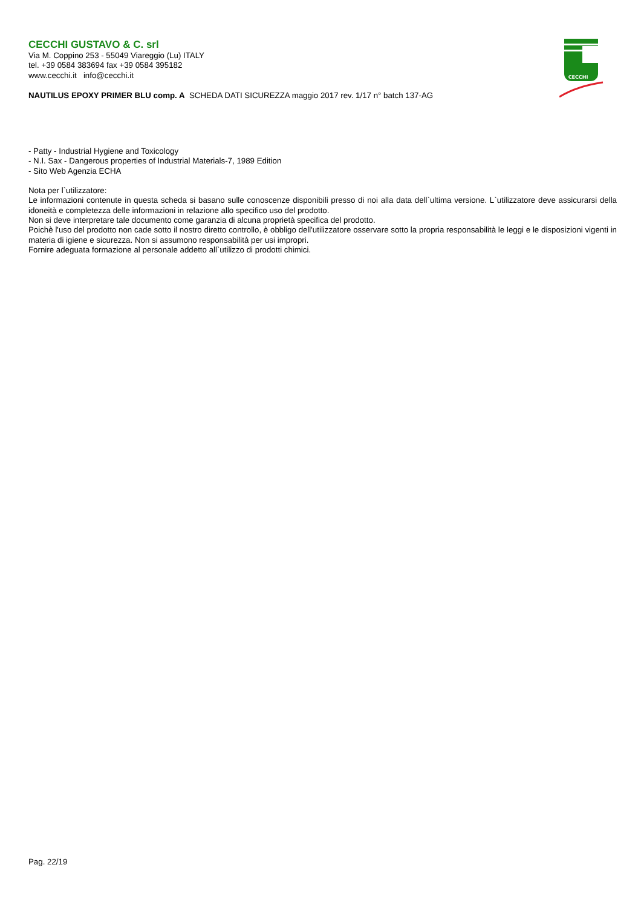CECCHI GUSTAVO & C. srl
Via M. Coppino 253 - 55049 Viareggio (Lu) ITALY
tel. +39 0584 383694 fax +39 0584 395182
www.cecchi.it info@cecchi.it
NAUTILUS EPOXY PRIMER BLU comp. A SCHEDA DATI SICUREZZA maggio 2017 rev. 1/17 n° batch 137-AG
CECCHI
- Patty - Industrial Hygiene and Toxicology
- N.I. Sax - Dangerous properties of Industrial Materials-7, 1989 Edition
- Sito Web Agenzia ECHA
Nota per l`utilizzatore:
Le informazioni contenute in questa scheda si basano sulle conoscenze disponibili presso di noi alla data dell`ultima versione. L`utilizzatore deve assicurarsi della idoneità e completezza delle informazioni in relazione allo specifico uso del prodotto.
Non si deve interpretare tale documento come garanzia di alcuna proprietà specifica del prodotto.
Poichè l'uso del prodotto non cade sotto il nostro diretto controllo, è obbligo dell'utilizzatore osservare sotto la propria responsabilità le leggi e le disposizioni vigenti in materia di igiene e sicurezza. Non si assumono responsabilità per usi impropri.
Fornire adeguata formazione al personale addetto all`utilizzo di prodotti chimici.
Pag. 22/19